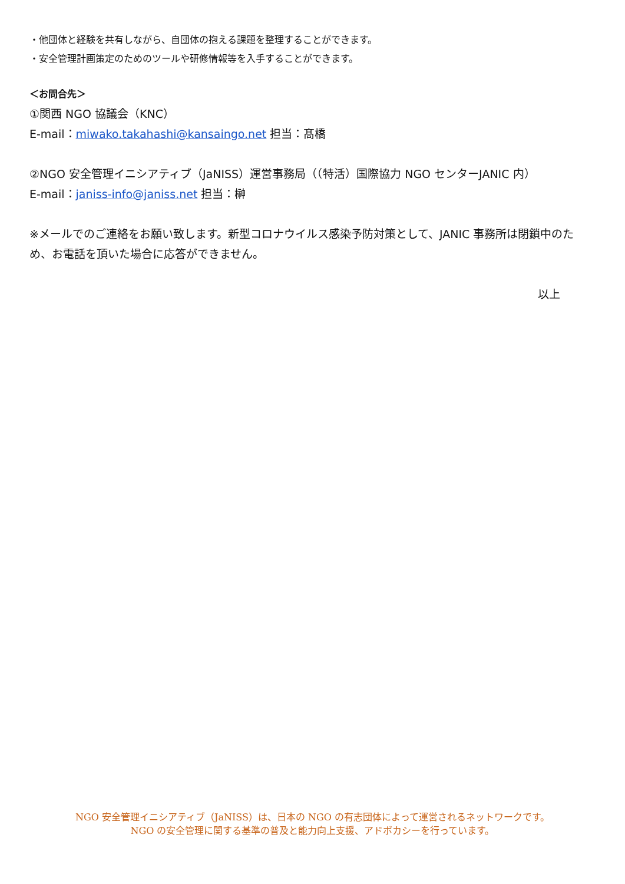・他団体と経験を共有しながら、自団体の抱える課題を整理することができます。
・安全管理計画策定のためのツールや研修情報等を入手することができます。
＜お問合先＞
①関西 NGO 協議会（KNC）
E-mail：miwako.takahashi@kansaingo.net 担当：髙橋
②NGO 安全管理イニシアティブ（JaNISS）運営事務局（（特活）国際協力 NGO センターJANIC 内）
E-mail：janiss-info@janiss.net 担当：榊
※メールでのご連絡をお願い致します。新型コロナウイルス感染予防対策として、JANIC 事務所は閉鎖中のため、お電話を頂いた場合に応答ができません。
以上
NGO 安全管理イニシアティブ（JaNISS）は、日本の NGO の有志団体によって運営されるネットワークです。
NGO の安全管理に関する基準の普及と能力向上支援、アドボカシーを行っています。